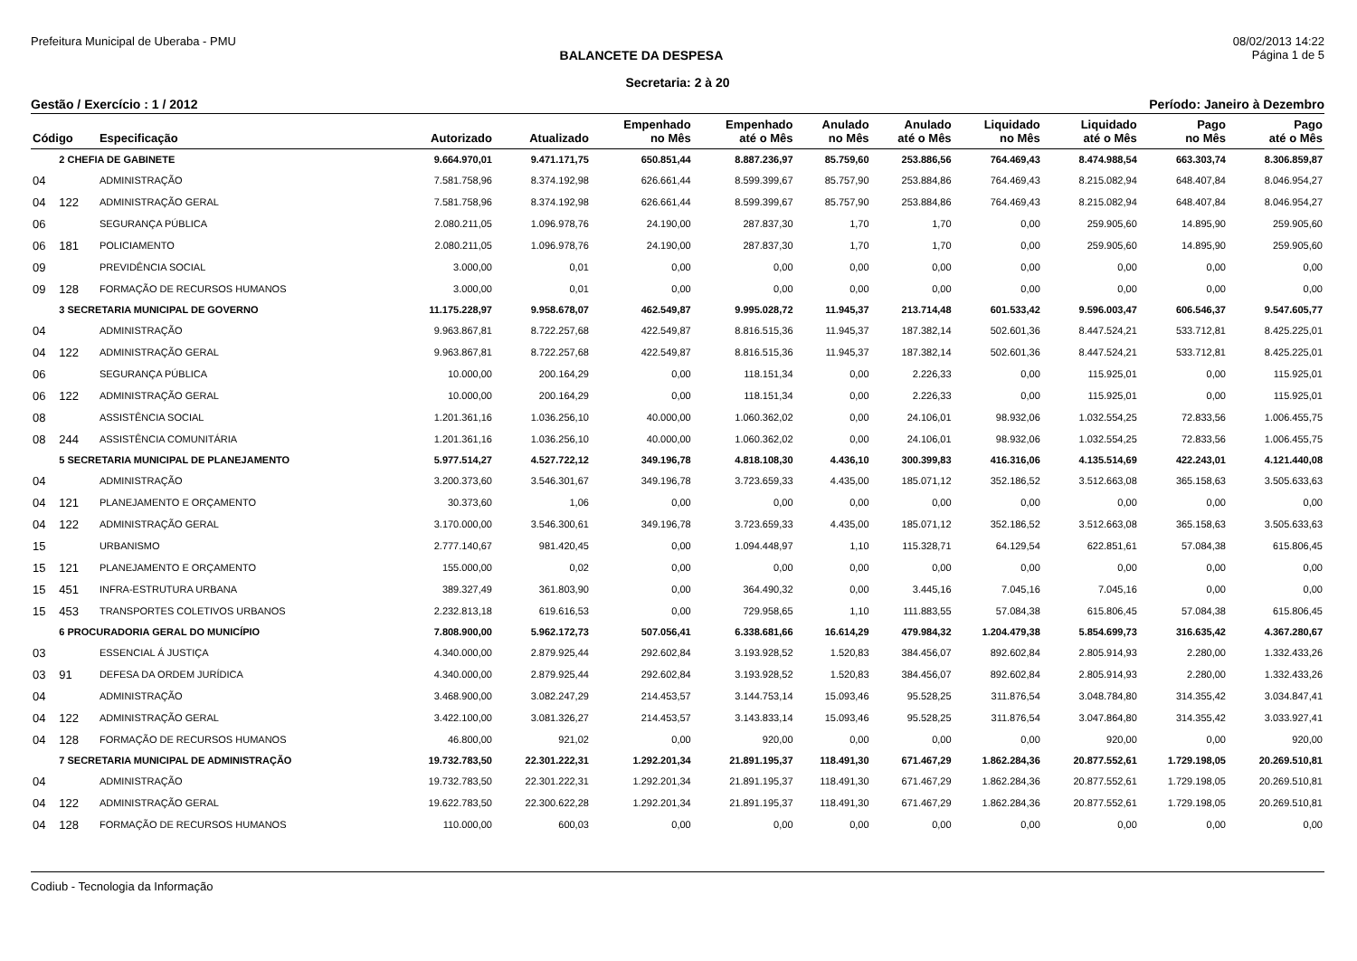Prefeitura Municipal de Uberaba - PMU 08/02/2013 14:22
BALANCETE DA DESPESA Página 1 de 5
Secretaria: 2 à 20
Gestão / Exercício : 1 / 2012 Período: Janeiro à Dezembro
| Código | | Especificação | Autorizado | Atualizado | Empenhado no Mês | Empenhado até o Mês | Anulado no Mês | Anulado até o Mês | Liquidado no Mês | Liquidado até o Mês | Pago no Mês | Pago até o Mês |
| --- | --- | --- | --- | --- | --- | --- | --- | --- | --- | --- | --- | --- |
| | 2 CHEFIA DE GABINETE | | 9.664.970,01 | 9.471.171,75 | 650.851,44 | 8.887.236,97 | 85.759,60 | 253.886,56 | 764.469,43 | 8.474.988,54 | 663.303,74 | 8.306.859,87 |
| 04 | | ADMINISTRAÇÃO | 7.581.758,96 | 8.374.192,98 | 626.661,44 | 8.599.399,67 | 85.757,90 | 253.884,86 | 764.469,43 | 8.215.082,94 | 648.407,84 | 8.046.954,27 |
| 04 | 122 | ADMINISTRAÇÃO GERAL | 7.581.758,96 | 8.374.192,98 | 626.661,44 | 8.599.399,67 | 85.757,90 | 253.884,86 | 764.469,43 | 8.215.082,94 | 648.407,84 | 8.046.954,27 |
| 06 | | SEGURANÇA PÚBLICA | 2.080.211,05 | 1.096.978,76 | 24.190,00 | 287.837,30 | 1,70 | 1,70 | 0,00 | 259.905,60 | 14.895,90 | 259.905,60 |
| 06 | 181 | POLICIAMENTO | 2.080.211,05 | 1.096.978,76 | 24.190,00 | 287.837,30 | 1,70 | 1,70 | 0,00 | 259.905,60 | 14.895,90 | 259.905,60 |
| 09 | | PREVIDÊNCIA SOCIAL | 3.000,00 | 0,01 | 0,00 | 0,00 | 0,00 | 0,00 | 0,00 | 0,00 | 0,00 | 0,00 |
| 09 | 128 | FORMAÇÃO DE RECURSOS HUMANOS | 3.000,00 | 0,01 | 0,00 | 0,00 | 0,00 | 0,00 | 0,00 | 0,00 | 0,00 | 0,00 |
| | 3 SECRETARIA MUNICIPAL DE GOVERNO | | 11.175.228,97 | 9.958.678,07 | 462.549,87 | 9.995.028,72 | 11.945,37 | 213.714,48 | 601.533,42 | 9.596.003,47 | 606.546,37 | 9.547.605,77 |
| 04 | | ADMINISTRAÇÃO | 9.963.867,81 | 8.722.257,68 | 422.549,87 | 8.816.515,36 | 11.945,37 | 187.382,14 | 502.601,36 | 8.447.524,21 | 533.712,81 | 8.425.225,01 |
| 04 | 122 | ADMINISTRAÇÃO GERAL | 9.963.867,81 | 8.722.257,68 | 422.549,87 | 8.816.515,36 | 11.945,37 | 187.382,14 | 502.601,36 | 8.447.524,21 | 533.712,81 | 8.425.225,01 |
| 06 | | SEGURANÇA PÚBLICA | 10.000,00 | 200.164,29 | 0,00 | 118.151,34 | 0,00 | 2.226,33 | 0,00 | 115.925,01 | 0,00 | 115.925,01 |
| 06 | 122 | ADMINISTRAÇÃO GERAL | 10.000,00 | 200.164,29 | 0,00 | 118.151,34 | 0,00 | 2.226,33 | 0,00 | 115.925,01 | 0,00 | 115.925,01 |
| 08 | | ASSISTÊNCIA SOCIAL | 1.201.361,16 | 1.036.256,10 | 40.000,00 | 1.060.362,02 | 0,00 | 24.106,01 | 98.932,06 | 1.032.554,25 | 72.833,56 | 1.006.455,75 |
| 08 | 244 | ASSISTÊNCIA COMUNITÁRIA | 1.201.361,16 | 1.036.256,10 | 40.000,00 | 1.060.362,02 | 0,00 | 24.106,01 | 98.932,06 | 1.032.554,25 | 72.833,56 | 1.006.455,75 |
| | 5 SECRETARIA MUNICIPAL DE PLANEJAMENTO | | 5.977.514,27 | 4.527.722,12 | 349.196,78 | 4.818.108,30 | 4.436,10 | 300.399,83 | 416.316,06 | 4.135.514,69 | 422.243,01 | 4.121.440,08 |
| 04 | | ADMINISTRAÇÃO | 3.200.373,60 | 3.546.301,67 | 349.196,78 | 3.723.659,33 | 4.435,00 | 185.071,12 | 352.186,52 | 3.512.663,08 | 365.158,63 | 3.505.633,63 |
| 04 | 121 | PLANEJAMENTO E ORÇAMENTO | 30.373,60 | 1,06 | 0,00 | 0,00 | 0,00 | 0,00 | 0,00 | 0,00 | 0,00 | 0,00 |
| 04 | 122 | ADMINISTRAÇÃO GERAL | 3.170.000,00 | 3.546.300,61 | 349.196,78 | 3.723.659,33 | 4.435,00 | 185.071,12 | 352.186,52 | 3.512.663,08 | 365.158,63 | 3.505.633,63 |
| 15 | | URBANISMO | 2.777.140,67 | 981.420,45 | 0,00 | 1.094.448,97 | 1,10 | 115.328,71 | 64.129,54 | 622.851,61 | 57.084,38 | 615.806,45 |
| 15 | 121 | PLANEJAMENTO E ORÇAMENTO | 155.000,00 | 0,02 | 0,00 | 0,00 | 0,00 | 0,00 | 0,00 | 0,00 | 0,00 | 0,00 |
| 15 | 451 | INFRA-ESTRUTURA URBANA | 389.327,49 | 361.803,90 | 0,00 | 364.490,32 | 0,00 | 3.445,16 | 7.045,16 | 7.045,16 | 0,00 | 0,00 |
| 15 | 453 | TRANSPORTES COLETIVOS URBANOS | 2.232.813,18 | 619.616,53 | 0,00 | 729.958,65 | 1,10 | 111.883,55 | 57.084,38 | 615.806,45 | 57.084,38 | 615.806,45 |
| | 6 PROCURADORIA GERAL DO MUNICÍPIO | | 7.808.900,00 | 5.962.172,73 | 507.056,41 | 6.338.681,66 | 16.614,29 | 479.984,32 | 1.204.479,38 | 5.854.699,73 | 316.635,42 | 4.367.280,67 |
| 03 | | ESSENCIAL Á JUSTIÇA | 4.340.000,00 | 2.879.925,44 | 292.602,84 | 3.193.928,52 | 1.520,83 | 384.456,07 | 892.602,84 | 2.805.914,93 | 2.280,00 | 1.332.433,26 |
| 03 | 91 | DEFESA DA ORDEM JURÍDICA | 4.340.000,00 | 2.879.925,44 | 292.602,84 | 3.193.928,52 | 1.520,83 | 384.456,07 | 892.602,84 | 2.805.914,93 | 2.280,00 | 1.332.433,26 |
| 04 | | ADMINISTRAÇÃO | 3.468.900,00 | 3.082.247,29 | 214.453,57 | 3.144.753,14 | 15.093,46 | 95.528,25 | 311.876,54 | 3.048.784,80 | 314.355,42 | 3.034.847,41 |
| 04 | 122 | ADMINISTRAÇÃO GERAL | 3.422.100,00 | 3.081.326,27 | 214.453,57 | 3.143.833,14 | 15.093,46 | 95.528,25 | 311.876,54 | 3.047.864,80 | 314.355,42 | 3.033.927,41 |
| 04 | 128 | FORMAÇÃO DE RECURSOS HUMANOS | 46.800,00 | 921,02 | 0,00 | 920,00 | 0,00 | 0,00 | 0,00 | 920,00 | 0,00 | 920,00 |
| | 7 SECRETARIA MUNICIPAL DE ADMINISTRAÇÃO | | 19.732.783,50 | 22.301.222,31 | 1.292.201,34 | 21.891.195,37 | 118.491,30 | 671.467,29 | 1.862.284,36 | 20.877.552,61 | 1.729.198,05 | 20.269.510,81 |
| 04 | | ADMINISTRAÇÃO | 19.732.783,50 | 22.301.222,31 | 1.292.201,34 | 21.891.195,37 | 118.491,30 | 671.467,29 | 1.862.284,36 | 20.877.552,61 | 1.729.198,05 | 20.269.510,81 |
| 04 | 122 | ADMINISTRAÇÃO GERAL | 19.622.783,50 | 22.300.622,28 | 1.292.201,34 | 21.891.195,37 | 118.491,30 | 671.467,29 | 1.862.284,36 | 20.877.552,61 | 1.729.198,05 | 20.269.510,81 |
| 04 | 128 | FORMAÇÃO DE RECURSOS HUMANOS | 110.000,00 | 600,03 | 0,00 | 0,00 | 0,00 | 0,00 | 0,00 | 0,00 | 0,00 | 0,00 |
Codiub - Tecnologia da Informação